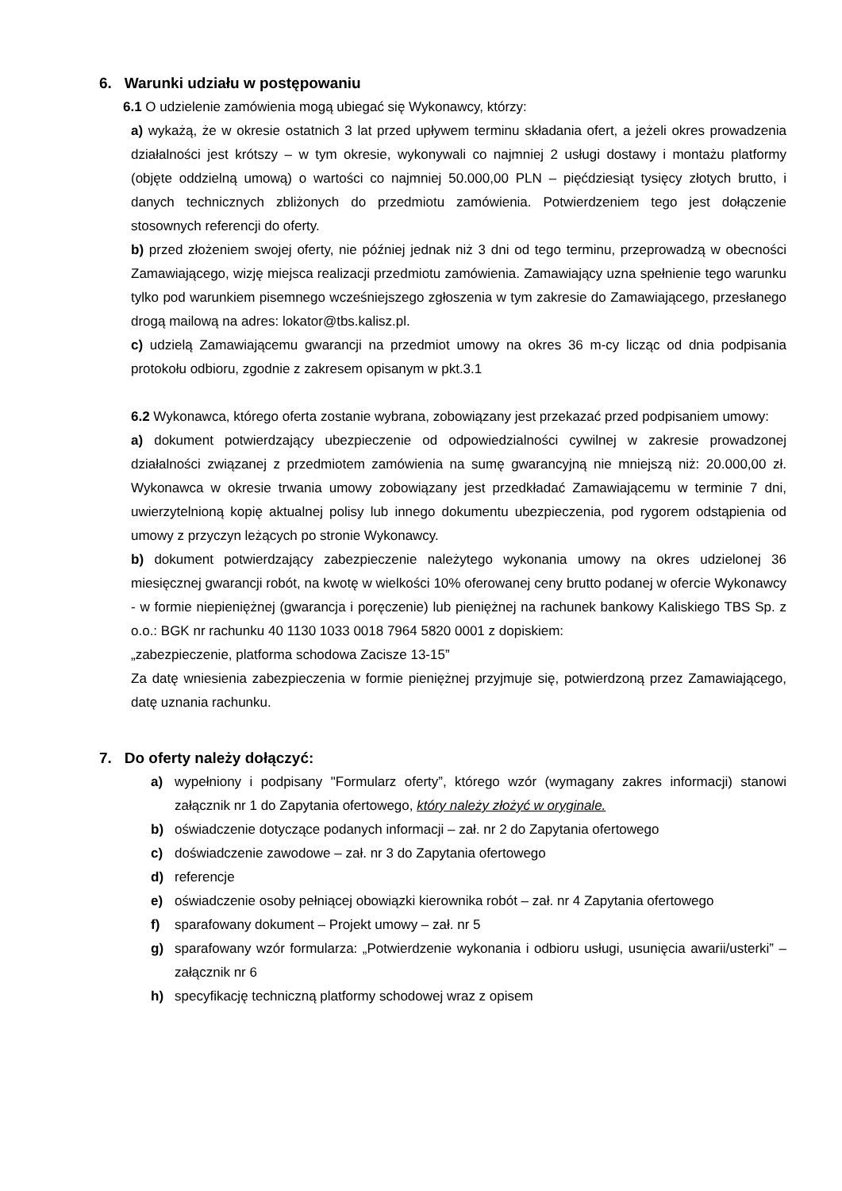6. Warunki udziału w postępowaniu
6.1 O udzielenie zamówienia mogą ubiegać się Wykonawcy, którzy:
a) wykażą, że w okresie ostatnich 3 lat przed upływem terminu składania ofert, a jeżeli okres prowadzenia działalności jest krótszy – w tym okresie, wykonywali co najmniej 2 usługi dostawy i montażu platformy (objęte oddzielną umową) o wartości co najmniej 50.000,00 PLN – pięćdziesiąt tysięcy złotych brutto, i danych technicznych zbliżonych do przedmiotu zamówienia. Potwierdzeniem tego jest dołączenie stosownych referencji do oferty.
b) przed złożeniem swojej oferty, nie później jednak niż 3 dni od tego terminu, przeprowadzą w obecności Zamawiającego, wizję miejsca realizacji przedmiotu zamówienia. Zamawiający uzna spełnienie tego warunku tylko pod warunkiem pisemnego wcześniejszego zgłoszenia w tym zakresie do Zamawiającego, przesłanego drogą mailową na adres: lokator@tbs.kalisz.pl.
c) udzielą Zamawiającemu gwarancji na przedmiot umowy na okres 36 m-cy licząc od dnia podpisania protokołu odbioru, zgodnie z zakresem opisanym w pkt.3.1
6.2 Wykonawca, którego oferta zostanie wybrana, zobowiązany jest przekazać przed podpisaniem umowy:
a) dokument potwierdzający ubezpieczenie od odpowiedzialności cywilnej w zakresie prowadzonej działalności związanej z przedmiotem zamówienia na sumę gwarancyjną nie mniejszą niż: 20.000,00 zł. Wykonawca w okresie trwania umowy zobowiązany jest przedkładać Zamawiającemu w terminie 7 dni, uwierzytelnioną kopię aktualnej polisy lub innego dokumentu ubezpieczenia, pod rygorem odstąpienia od umowy z przyczyn leżących po stronie Wykonawcy.
b) dokument potwierdzający zabezpieczenie należytego wykonania umowy na okres udzielonej 36 miesięcznej gwarancji robót, na kwotę w wielkości 10% oferowanej ceny brutto podanej w ofercie Wykonawcy - w formie niepieniężnej (gwarancja i poręczenie) lub pieniężnej na rachunek bankowy Kaliskiego TBS Sp. z o.o.: BGK nr rachunku 40 1130 1033 0018 7964 5820 0001 z dopiskiem:
„zabezpieczenie, platforma schodowa Zacisze 13-15”
Za datę wniesienia zabezpieczenia w formie pieniężnej przyjmuje się, potwierdzoną przez Zamawiającego, datę uznania rachunku.
7. Do oferty należy dołączyć:
a) wypełniony i podpisany "Formularz oferty”, którego wzór (wymagany zakres informacji) stanowi załącznik nr 1 do Zapytania ofertowego, który należy złożyć w oryginale.
b) oświadczenie dotyczące podanych informacji – zał. nr 2 do Zapytania ofertowego
c) doświadczenie zawodowe – zał. nr 3 do Zapytania ofertowego
d) referencje
e) oświadczenie osoby pełniącej obowiązki kierownika robót – zał. nr 4 Zapytania ofertowego
f) sparafowany dokument – Projekt umowy – zał. nr 5
g) sparafowany wzór formularza: „Potwierdzenie wykonania i odbioru usługi, usunięcia awarii/usterki” – załącznik nr 6
h) specyfikację techniczną platformy schodowej wraz z opisem